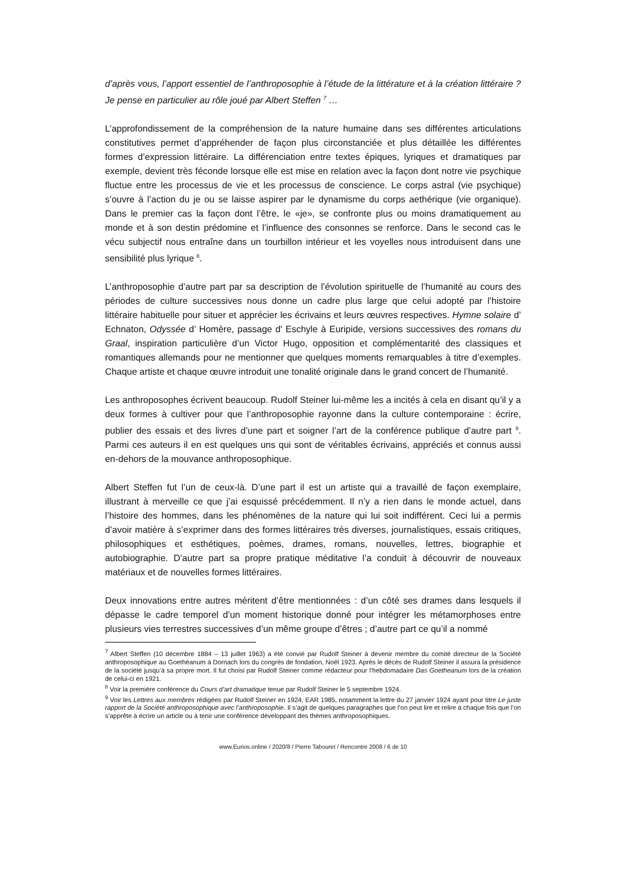d’après vous, l’apport essentiel de l’anthroposophie à l’étude de la littérature et à la création littéraire ? Je pense en particulier au rôle joué par Albert Steffen <sup>7</sup> …
L’approfondissement de la compréhension de la nature humaine dans ses différentes articulations constitutives permet d’appréhender de façon plus circonstanciée et plus détaillée les différentes formes d’expression littéraire. La différenciation entre textes épiques, lyriques et dramatiques par exemple, devient très féconde lorsque elle est mise en relation avec la façon dont notre vie psychique fluctue entre les processus de vie et les processus de conscience. Le corps astral (vie psychique) s’ouvre à l’action du je ou se laisse aspirer par le dynamisme du corps aethérique (vie organique). Dans le premier cas la façon dont l’être, le «je», se confronte plus ou moins dramatiquement au monde et à son destin prédomine et l’influence des consonnes se renforce. Dans le second cas le vécu subjectif nous entraîne dans un tourbillon intérieur et les voyelles nous introduisent dans une sensibilité plus lyrique <sup>8</sup>.
L’anthroposophie d’autre part par sa description de l’évolution spirituelle de l’humanité au cours des périodes de culture successives nous donne un cadre plus large que celui adopté par l’histoire littéraire habituelle pour situer et apprécier les écrivains et leurs œuvres respectives. Hymne solaire d’ Echnaton, Odyssée d’ Homère, passage d' Eschyle à Euripide, versions successives des romans du Graal, inspiration particulière d’un Victor Hugo, opposition et complémentarité des classiques et romantiques allemands pour ne mentionner que quelques moments remarquables à titre d’exemples. Chaque artiste et chaque œuvre introduit une tonalité originale dans le grand concert de l’humanité.
Les anthroposophes écrivent beaucoup. Rudolf Steiner lui-même les a incités à cela en disant qu’il y a deux formes à cultiver pour que l’anthroposophie rayonne dans la culture contemporaine : écrire, publier des essais et des livres d’une part et soigner l’art de la conférence publique d’autre part <sup>9</sup>. Parmi ces auteurs il en est quelques uns qui sont de véritables écrivains, appréciés et connus aussi en-dehors de la mouvance anthroposophique.
Albert Steffen fut l’un de ceux-là. D’une part il est un artiste qui a travaillé de façon exemplaire, illustrant à merveille ce que j’ai esquissé précédemment. Il n’y a rien dans le monde actuel, dans l’histoire des hommes, dans les phénomènes de la nature qui lui soit indifférent. Ceci lui a permis d’avoir matière à s’exprimer dans des formes littéraires très diverses, journalistiques, essais critiques, philosophiques et esthétiques, poèmes, drames, romans, nouvelles, lettres, biographie et autobiographie. D’autre part sa propre pratique méditative l’a conduit à découvrir de nouveaux matériaux et de nouvelles formes littéraires.
Deux innovations entre autres méritent d’être mentionnées : d’un côté ses drames dans lesquels il dépasse le cadre temporel d’un moment historique donné pour intégrer les métamorphoses entre plusieurs vies terrestres successives d’un même groupe d’êtres ; d’autre part ce qu’il a nommé
<sup>7</sup> Albert Steffen (10 décembre 1884 – 13 juillet 1963) a été convié par Rudolf Steiner à devenir membre du comité directeur de la Société anthroposophique au Goethéanum à Dornach lors du congrès de fondation, Noël 1923. Après le décès de Rudolf Steiner il assura la présidence de la société jusqu’à sa propre mort. Il fut choisi par Rudolf Steiner comme rédacteur pour l’hebdomadaire Das Goetheanum lors de la création de celui-ci en 1921.
<sup>8</sup> Voir la première conférence du Cours d’art dramatique tenue par Rudolf Steiner le 5 septembre 1924.
<sup>9</sup> Voir les Lettres aux membres rédigées par Rudolf Steiner en 1924, EAR 1985, notamment la lettre du 27 janvier 1924 ayant pour titre Le juste rapport de la Société anthroposophique avec l’anthroposophie. Il s’agit de quelques paragraphes que l’on peut lire et relire à chaque fois que l’on s’apprête à écrire un article ou à tenir une conférence développant des thèmes anthroposophiques.
www.Eurios.online / 2020/8 / Pierre Tabouret / Rencontre 2008 / 6 de 10